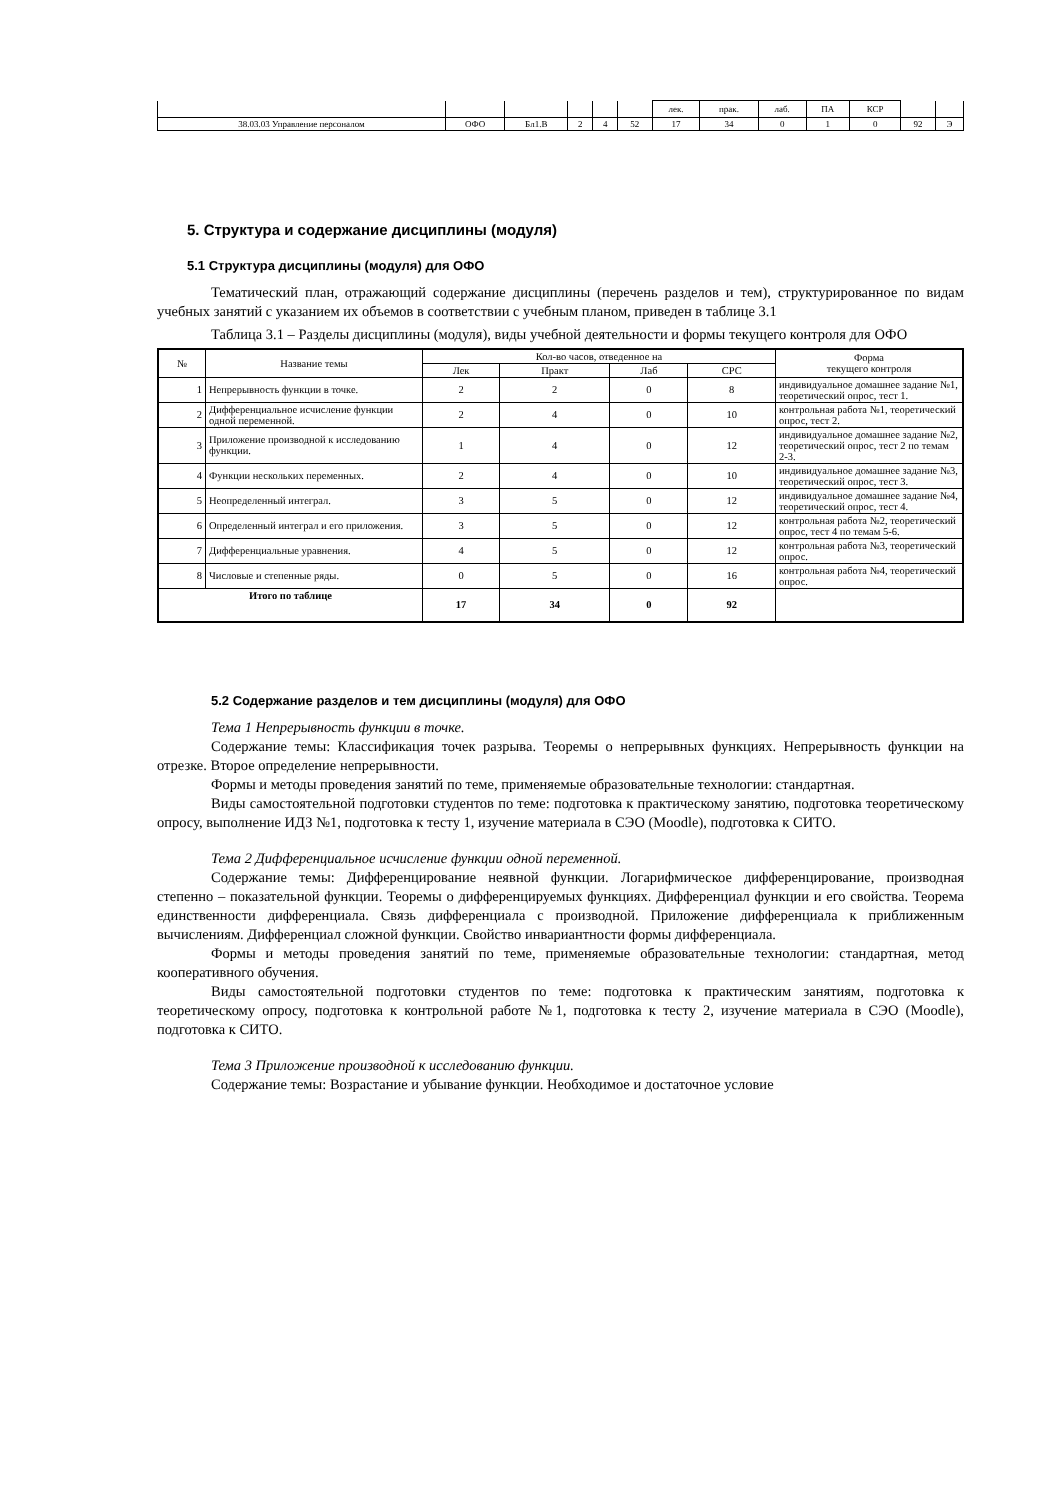| | | | | | | лек. | прак. | лаб. | ПА | КСР | | |
| 38.03.03 Управление персоналом | ОФО | Бл1.В | 2 | 4 | 52 | 17 | 34 | 0 | 1 | 0 | 92 | Э |
5. Структура и содержание дисциплины (модуля)
5.1 Структура дисциплины (модуля) для ОФО
Тематический план, отражающий содержание дисциплины (перечень разделов и тем), структурированное по видам учебных занятий с указанием их объемов в соответствии с учебным планом, приведен в таблице 3.1
Таблица 3.1 – Разделы дисциплины (модуля), виды учебной деятельности и формы текущего контроля для ОФО
| № | Название темы | Кол-во часов, отведенное на | | | | Форма текущего контроля |
| | | Лек | Практ | Лаб | СРС | |
| 1 | Непрерывность функции в точке. | 2 | 2 | 0 | 8 | индивидуальное домашнее задание №1, теоретический опрос, тест 1. |
| 2 | Дифференциальное исчисление функции одной переменной. | 2 | 4 | 0 | 10 | контрольная работа №1, теоретический опрос, тест 2. |
| 3 | Приложение производной к исследованию функции. | 1 | 4 | 0 | 12 | индивидуальное домашнее задание №2, теоретический опрос, тест 2 по темам 2-3. |
| 4 | Функции нескольких переменных. | 2 | 4 | 0 | 10 | индивидуальное домашнее задание №3, теоретический опрос, тест 3. |
| 5 | Неопределенный интеграл. | 3 | 5 | 0 | 12 | индивидуальное домашнее задание №4, теоретический опрос, тест 4. |
| 6 | Определенный интеграл и его приложения. | 3 | 5 | 0 | 12 | контрольная работа №2, теоретический опрос, тест 4 по темам 5-6. |
| 7 | Дифференциальные уравнения. | 4 | 5 | 0 | 12 | контрольная работа №3, теоретический опрос. |
| 8 | Числовые и степенные ряды. | 0 | 5 | 0 | 16 | контрольная работа №4, теоретический опрос. |
| Итого по таблице | | 17 | 34 | 0 | 92 | |
5.2 Содержание разделов и тем дисциплины (модуля) для ОФО
Тема 1 Непрерывность функции в точке.
Содержание темы: Классификация точек разрыва. Теоремы о непрерывных функциях. Непрерывность функции на отрезке. Второе определение непрерывности.
Формы и методы проведения занятий по теме, применяемые образовательные технологии: стандартная.
Виды самостоятельной подготовки студентов по теме: подготовка к практическому занятию, подготовка теоретическому опросу, выполнение ИДЗ №1, подготовка к тесту 1, изучение материала в СЭО (Moodle), подготовка к СИТО.
Тема 2 Дифференциальное исчисление функции одной переменной.
Содержание темы: Дифференцирование неявной функции. Логарифмическое дифференцирование, производная степенно – показательной функции. Теоремы о дифференцируемых функциях. Дифференциал функции и его свойства. Теорема единственности дифференциала. Связь дифференциала с производной. Приложение дифференциала к приближенным вычислениям. Дифференциал сложной функции. Свойство инвариантности формы дифференциала.
Формы и методы проведения занятий по теме, применяемые образовательные технологии: стандартная, метод кооперативного обучения.
Виды самостоятельной подготовки студентов по теме: подготовка к практическим занятиям, подготовка к теоретическому опросу, подготовка к контрольной работе №1, подготовка к тесту 2, изучение материала в СЭО (Moodle), подготовка к СИТО.
Тема 3 Приложение производной к исследованию функции.
Содержание темы: Возрастание и убывание функции. Необходимое и достаточное условие